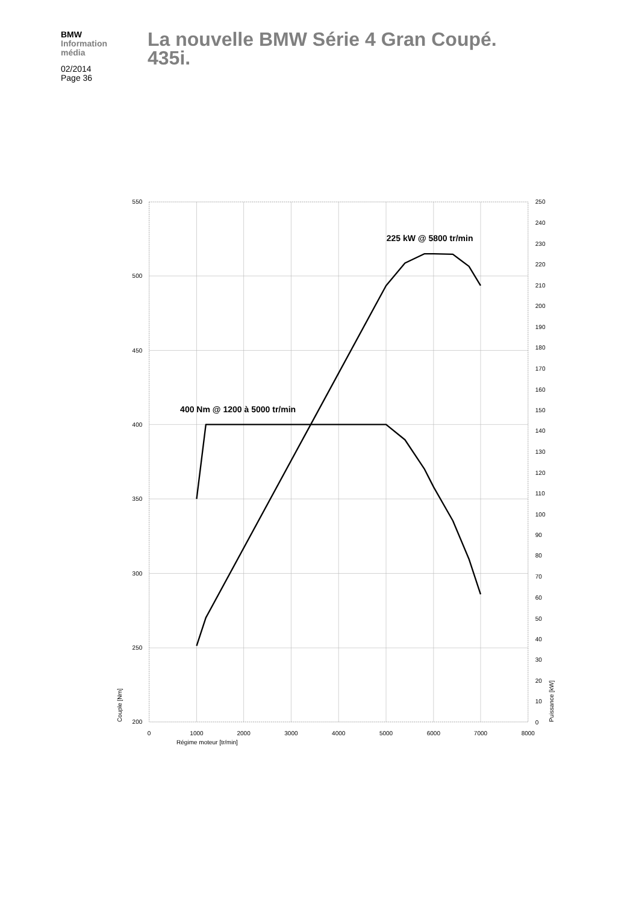BMW
Information
média
02/2014
Page 36
La nouvelle BMW Série 4 Gran Coupé.
435i.
550
500
450
400
350
300
250
200
250
240
230
220
210
200
190
180
170
160
150
140
130
120
110
100
90
80
70
60
50
40
30
20
10
0
0
1000
2000
3000
4000
5000
6000
7000
8000
Régime moteur [tr/min]
Couple [Nm]
Puissance [kW]
400 Nm @ 1200 à 5000 tr/min
225 kW @ 5800 tr/min